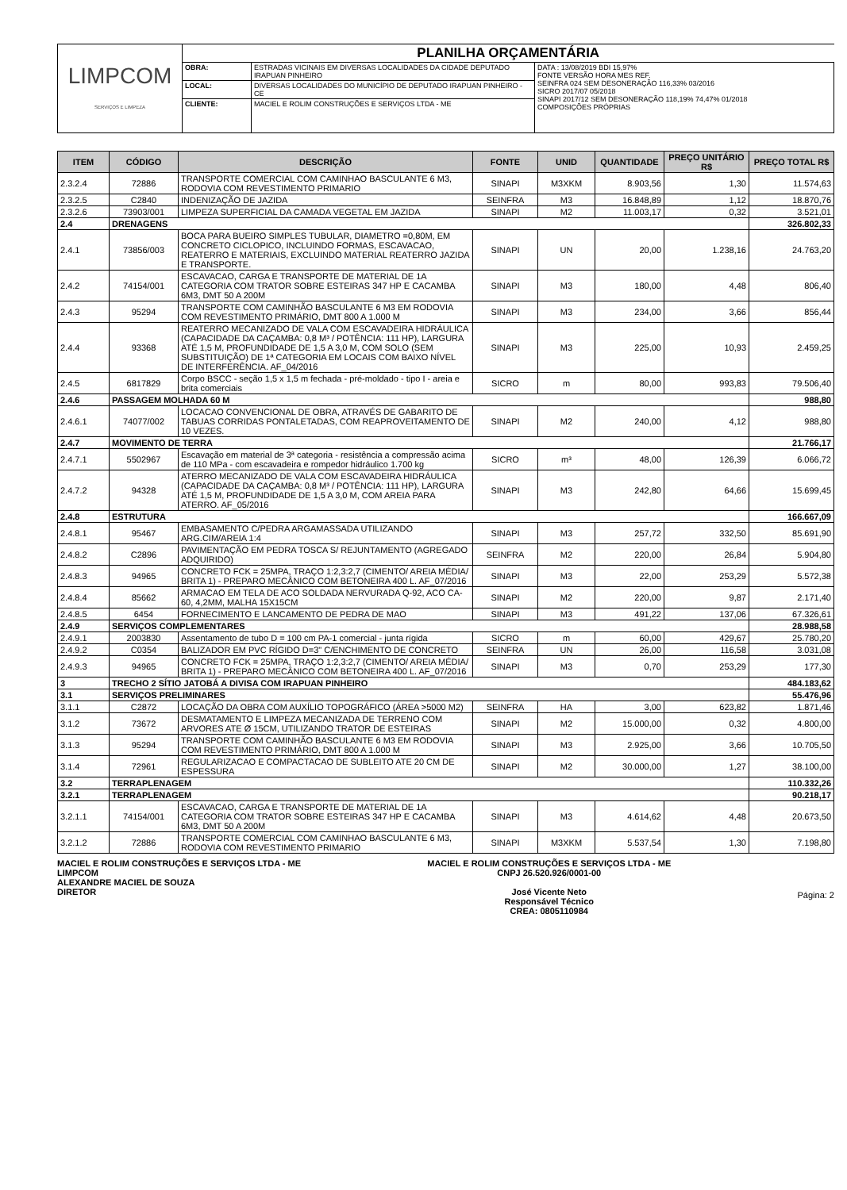| LIMPCOM SERVIÇOS E LIMPEZA | PLANILHA ORÇAMENTÁRIA | | |
| | OBRA: | ESTRADAS VICINAIS EM DIVERSAS LOCALIDADES DA CIDADE DEPUTADO IRAPUAN PINHEIRO | DATA : 13/08/2019 BDI 15,97% FONTE VERSÃO HORA MES REF. SEINFRA 024 SEM DESONERAÇÃO 116,33% 03/2016 SICRO 2017/07 05/2018 SINAPI 2017/12 SEM DESONERAÇÃO 118,19% 74,47% 01/2018 COMPOSIÇÕES PRÓPRIAS |
| | LOCAL: | DIVERSAS LOCALIDADES DO MUNICÍPIO DE DEPUTADO IRAPUAN PINHEIRO - CE | |
| | CLIENTE: | MACIEL E ROLIM CONSTRUÇÕES E SERVIÇOS LTDA - ME | |
| ITEM | CÓDIGO | DESCRIÇÃO | FONTE | UNID | QUANTIDADE | PREÇO UNITÁRIO R$ | PREÇO TOTAL R$ |
| --- | --- | --- | --- | --- | --- | --- | --- |
| 2.3.2.4 | 72886 | TRANSPORTE COMERCIAL COM CAMINHAO BASCULANTE 6 M3, RODOVIA COM REVESTIMENTO PRIMARIO | SINAPI | M3XKM | 8.903,56 | 1,30 | 11.574,63 |
| 2.3.2.5 | C2840 | INDENIZAÇÃO DE JAZIDA | SEINFRA | M3 | 16.848,89 | 1,12 | 18.870,76 |
| 2.3.2.6 | 73903/001 | LIMPEZA SUPERFICIAL DA CAMADA VEGETAL EM JAZIDA | SINAPI | M2 | 11.003,17 | 0,32 | 3.521,01 |
| 2.4 | DRENAGENS | | | | | | 326.802,33 |
| 2.4.1 | 73856/003 | BOCA PARA BUEIRO SIMPLES TUBULAR, DIAMETRO =0,80M, EM CONCRETO CICLOPICO, INCLUINDO FORMAS, ESCAVACAO, REATERRO E MATERIAIS, EXCLUINDO MATERIAL REATERRO JAZIDA E TRANSPORTE. | SINAPI | UN | 20,00 | 1.238,16 | 24.763,20 |
| 2.4.2 | 74154/001 | ESCAVACAO, CARGA E TRANSPORTE DE MATERIAL DE 1A CATEGORIA COM TRATOR SOBRE ESTEIRAS 347 HP E CACAMBA 6M3, DMT 50 A 200M | SINAPI | M3 | 180,00 | 4,48 | 806,40 |
| 2.4.3 | 95294 | TRANSPORTE COM CAMINHÃO BASCULANTE 6 M3 EM RODOVIA COM REVESTIMENTO PRIMÁRIO, DMT 800 A 1.000 M | SINAPI | M3 | 234,00 | 3,66 | 856,44 |
| 2.4.4 | 93368 | REATERRO MECANIZADO DE VALA COM ESCAVADEIRA HIDRÁULICA (CAPACIDADE DA CAÇAMBA: 0,8 M³ / POTÊNCIA: 111 HP), LARGURA ATÉ 1,5 M, PROFUNDIDADE DE 1,5 A 3,0 M, COM SOLO (SEM SUBSTITUIÇÃO) DE 1ª CATEGORIA EM LOCAIS COM BAIXO NÍVEL DE INTERFERÊNCIA. AF_04/2016 | SINAPI | M3 | 225,00 | 10,93 | 2.459,25 |
| 2.4.5 | 6817829 | Corpo BSCC - seção 1,5 x 1,5 m fechada - pré-moldado - tipo I - areia e brita comerciais | SICRO | m | 80,00 | 993,83 | 79.506,40 |
| 2.4.6 | PASSAGEM MOLHADA 60 M | | | | | | 988,80 |
| 2.4.6.1 | 74077/002 | LOCACAO CONVENCIONAL DE OBRA, ATRAVÉS DE GABARITO DE TABUAS CORRIDAS PONTALETADAS, COM REAPROVEITAMENTO DE 10 VEZES. | SINAPI | M2 | 240,00 | 4,12 | 988,80 |
| 2.4.7 | MOVIMENTO DE TERRA | | | | | | 21.766,17 |
| 2.4.7.1 | 5502967 | Escavação em material de 3ª categoria - resistência a compressão acima de 110 MPa - com escavadeira e rompedor hidráulico 1.700 kg | SICRO | m³ | 48,00 | 126,39 | 6.066,72 |
| 2.4.7.2 | 94328 | ATERRO MECANIZADO DE VALA COM ESCAVADEIRA HIDRÁULICA (CAPACIDADE DA CAÇAMBA: 0,8 M³ / POTÊNCIA: 111 HP), LARGURA ATÉ 1,5 M, PROFUNDIDADE DE 1,5 A 3,0 M, COM AREIA PARA ATERRO. AF_05/2016 | SINAPI | M3 | 242,80 | 64,66 | 15.699,45 |
| 2.4.8 | ESTRUTURA | | | | | | 166.667,09 |
| 2.4.8.1 | 95467 | EMBASAMENTO C/PEDRA ARGAMASSADA UTILIZANDO ARG.CIM/AREIA 1:4 | SINAPI | M3 | 257,72 | 332,50 | 85.691,90 |
| 2.4.8.2 | C2896 | PAVIMENTAÇÃO EM PEDRA TOSCA S/ REJUNTAMENTO (AGREGADO ADQUIRIDO) | SEINFRA | M2 | 220,00 | 26,84 | 5.904,80 |
| 2.4.8.3 | 94965 | CONCRETO FCK = 25MPA, TRAÇO 1:2,3:2,7 (CIMENTO/ AREIA MÉDIA/ BRITA 1) - PREPARO MECÂNICO COM BETONEIRA 400 L. AF_07/2016 | SINAPI | M3 | 22,00 | 253,29 | 5.572,38 |
| 2.4.8.4 | 85662 | ARMACAO EM TELA DE ACO SOLDADA NERVURADA Q-92, ACO CA-60, 4,2MM, MALHA 15X15CM | SINAPI | M2 | 220,00 | 9,87 | 2.171,40 |
| 2.4.8.5 | 6454 | FORNECIMENTO E LANCAMENTO DE PEDRA DE MAO | SINAPI | M3 | 491,22 | 137,06 | 67.326,61 |
| 2.4.9 | SERVIÇOS COMPLEMENTARES | | | | | | 28.988,58 |
| 2.4.9.1 | 2003830 | Assentamento de tubo D = 100 cm PA-1 comercial - junta rígida | SICRO | m | 60,00 | 429,67 | 25.780,20 |
| 2.4.9.2 | C0354 | BALIZADOR EM PVC RÍGIDO D=3" C/ENCHIMENTO DE CONCRETO | SEINFRA | UN | 26,00 | 116,58 | 3.031,08 |
| 2.4.9.3 | 94965 | CONCRETO FCK = 25MPA, TRAÇO 1:2,3:2,7 (CIMENTO/ AREIA MÉDIA/ BRITA 1) - PREPARO MECÂNICO COM BETONEIRA 400 L. AF_07/2016 | SINAPI | M3 | 0,70 | 253,29 | 177,30 |
| 3 | TRECHO 2 SÍTIO JATOBÁ A DIVISA COM IRAPUAN PINHEIRO | | | | | | 484.183,62 |
| 3.1 | SERVIÇOS PRELIMINARES | | | | | | 55.476,96 |
| 3.1.1 | C2872 | LOCAÇÃO DA OBRA COM AUXÍLIO TOPOGRÁFICO (ÁREA >5000 M2) | SEINFRA | HA | 3,00 | 623,82 | 1.871,46 |
| 3.1.2 | 73672 | DESMATAMENTO E LIMPEZA MECANIZADA DE TERRENO COM ARVORES ATE Ø 15CM, UTILIZANDO TRATOR DE ESTEIRAS | SINAPI | M2 | 15.000,00 | 0,32 | 4.800,00 |
| 3.1.3 | 95294 | TRANSPORTE COM CAMINHÃO BASCULANTE 6 M3 EM RODOVIA COM REVESTIMENTO PRIMÁRIO, DMT 800 A 1.000 M | SINAPI | M3 | 2.925,00 | 3,66 | 10.705,50 |
| 3.1.4 | 72961 | REGULARIZACAO E COMPACTACAO DE SUBLEITO ATE 20 CM DE ESPESSURA | SINAPI | M2 | 30.000,00 | 1,27 | 38.100,00 |
| 3.2 | TERRAPLENAGEM | | | | | | 110.332,26 |
| 3.2.1 | TERRAPLENAGEM | | | | | | 90.218,17 |
| 3.2.1.1 | 74154/001 | ESCAVACAO, CARGA E TRANSPORTE DE MATERIAL DE 1A CATEGORIA COM TRATOR SOBRE ESTEIRAS 347 HP E CACAMBA 6M3, DMT 50 A 200M | SINAPI | M3 | 4.614,62 | 4,48 | 20.673,50 |
| 3.2.1.2 | 72886 | TRANSPORTE COMERCIAL COM CAMINHAO BASCULANTE 6 M3, RODOVIA COM REVESTIMENTO PRIMARIO | SINAPI | M3XKM | 5.537,54 | 1,30 | 7.198,80 |
MACIEL E ROLIM CONSTRUÇÕES E SERVIÇOS LTDA - ME
LIMPCOM
ALEXANDRE MACIEL DE SOUZA
DIRETOR
MACIEL E ROLIM CONSTRUÇÕES E SERVIÇOS LTDA - ME
CNPJ 26.520.926/0001-00
José Vicente Neto
Responsável Técnico
CREA: 0805110984
Página: 2